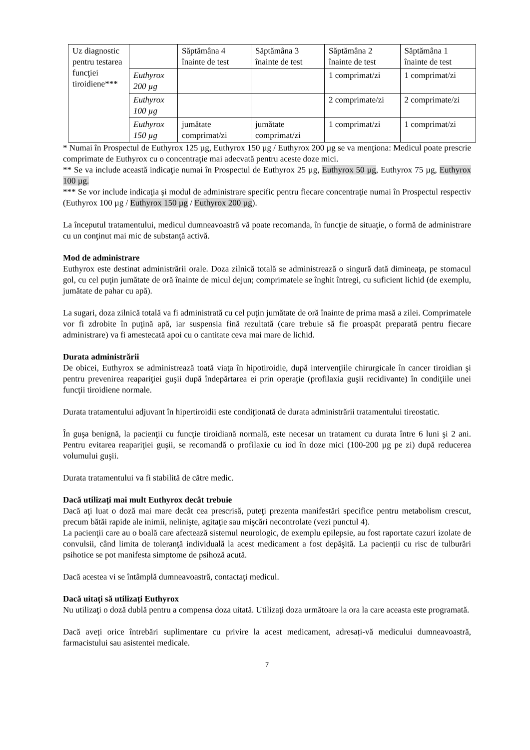| Uz diagnostic pentru testarea funcţiei tiroidiene*** | | Săptămâna 4 înainte de test | Săptămâna 3 înainte de test | Săptămâna 2 înainte de test | Săptămâna 1 înainte de test |
| | Euthyrox 200 µg | | | 1 comprimat/zi | 1 comprimat/zi |
| | Euthyrox 100 µg | | | 2 comprimate/zi | 2 comprimate/zi |
| | Euthyrox 150 µg | jumătate comprimat/zi | jumătate comprimat/zi | 1 comprimat/zi | 1 comprimat/zi |
* Numai în Prospectul de Euthyrox 125 µg, Euthyrox 150 µg / Euthyrox 200 µg se va menţiona: Medicul poate prescrie comprimate de Euthyrox cu o concentraţie mai adecvată pentru aceste doze mici.
** Se va include această indicaţie numai în Prospectul de Euthyrox 25 µg, Euthyrox 50 µg, Euthyrox 75 µg, Euthyrox 100 µg.
*** Se vor include indicaţia şi modul de administrare specific pentru fiecare concentraţie numai în Prospectul respectiv (Euthyrox 100 µg / Euthyrox 150 µg / Euthyrox 200 µg).
La începutul tratamentului, medicul dumneavoastră vă poate recomanda, în funcţie de situaţie, o formă de administrare cu un conţinut mai mic de substanţă activă.
Mod de administrare
Euthyrox este destinat administrării orale. Doza zilnică totală se administrează o singură dată dimineaţa, pe stomacul gol, cu cel puţin jumătate de oră înainte de micul dejun; comprimatele se înghit întregi, cu suficient lichid (de exemplu, jumătate de pahar cu apă).
La sugari, doza zilnică totală va fi administrată cu cel puţin jumătate de oră înainte de prima masă a zilei. Comprimatele vor fi zdrobite în puţină apă, iar suspensia fină rezultată (care trebuie să fie proaspăt preparată pentru fiecare administrare) va fi amestecată apoi cu o cantitate ceva mai mare de lichid.
Durata administrării
De obicei, Euthyrox se administrează toată viaţa în hipotiroidie, după intervenţiile chirurgicale în cancer tiroidian şi pentru prevenirea reapariţiei guşii după îndepărtarea ei prin operaţie (profilaxia guşii recidivante) în condiţiile unei funcţii tiroidiene normale.
Durata tratamentului adjuvant în hipertiroidii este condiţionată de durata administrării tratamentului tireostatic.
În guşa benignă, la pacienţii cu funcţie tiroidiană normală, este necesar un tratament cu durata între 6 luni şi 2 ani. Pentru evitarea reapariţiei guşii, se recomandă o profilaxie cu iod în doze mici (100-200 µg pe zi) după reducerea volumului guşii.
Durata tratamentului va fi stabilită de către medic.
Dacă utilizați mai mult Euthyrox decât trebuie
Dacă aţi luat o doză mai mare decât cea prescrisă, puteţi prezenta manifestări specifice pentru metabolism crescut, precum bătăi rapide ale inimii, nelinişte, agitaţie sau mişcări necontrolate (vezi punctul 4).
La pacienţii care au o boală care afectează sistemul neurologic, de exemplu epilepsie, au fost raportate cazuri izolate de convulsii, când limita de toleranţă individuală la acest medicament a fost depăşită. La pacienții cu risc de tulburări psihotice se pot manifesta simptome de psihoză acută.
Dacă acestea vi se întâmplă dumneavoastră, contactaţi medicul.
Dacă uitați să utilizați Euthyrox
Nu utilizaţi o doză dublă pentru a compensa doza uitată. Utilizaţi doza următoare la ora la care aceasta este programată.
Dacă aveți orice întrebări suplimentare cu privire la acest medicament, adresați-vă medicului dumneavoastră, farmacistului sau asistentei medicale.
7